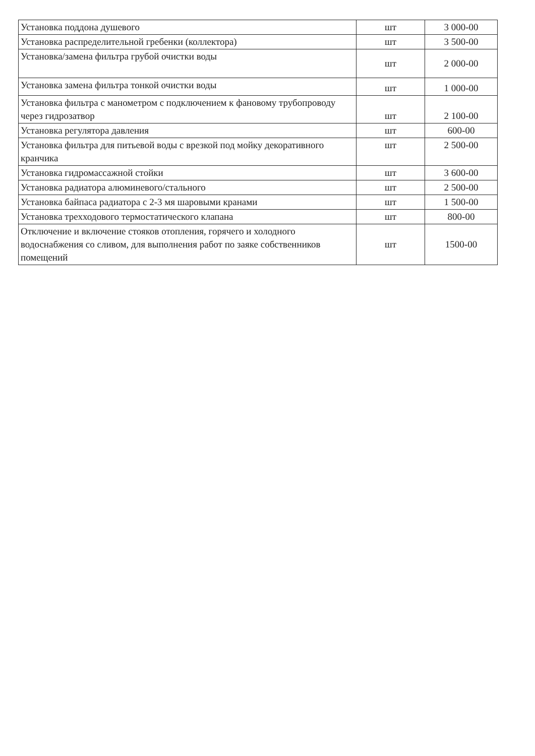| Установка поддона душевого | шт | 3 000-00 |
| Установка распределительной гребенки (коллектора) | шт | 3 500-00 |
| Установка/замена фильтра грубой очистки воды | шт | 2 000-00 |
| Установка замена фильтра тонкой очистки воды | шт | 1 000-00 |
| Установка фильтра с манометром с подключением к фановому трубопроводу через гидрозатвор | шт | 2 100-00 |
| Установка регулятора давления | шт | 600-00 |
| Установка фильтра для питьевой воды с врезкой под мойку декоративного кранчика | шт | 2 500-00 |
| Установка гидромассажной стойки | шт | 3 600-00 |
| Установка радиатора алюминевого/стального | шт | 2 500-00 |
| Установка байпаса радиатора с 2-3 мя шаровыми кранами | шт | 1 500-00 |
| Установка трехходового термостатического клапана | шт | 800-00 |
| Отключение и включение стояков отопления, горячего и холодного водоснабжения со сливом, для выполнения работ по заяке собственников помещений | шт | 1500-00 |